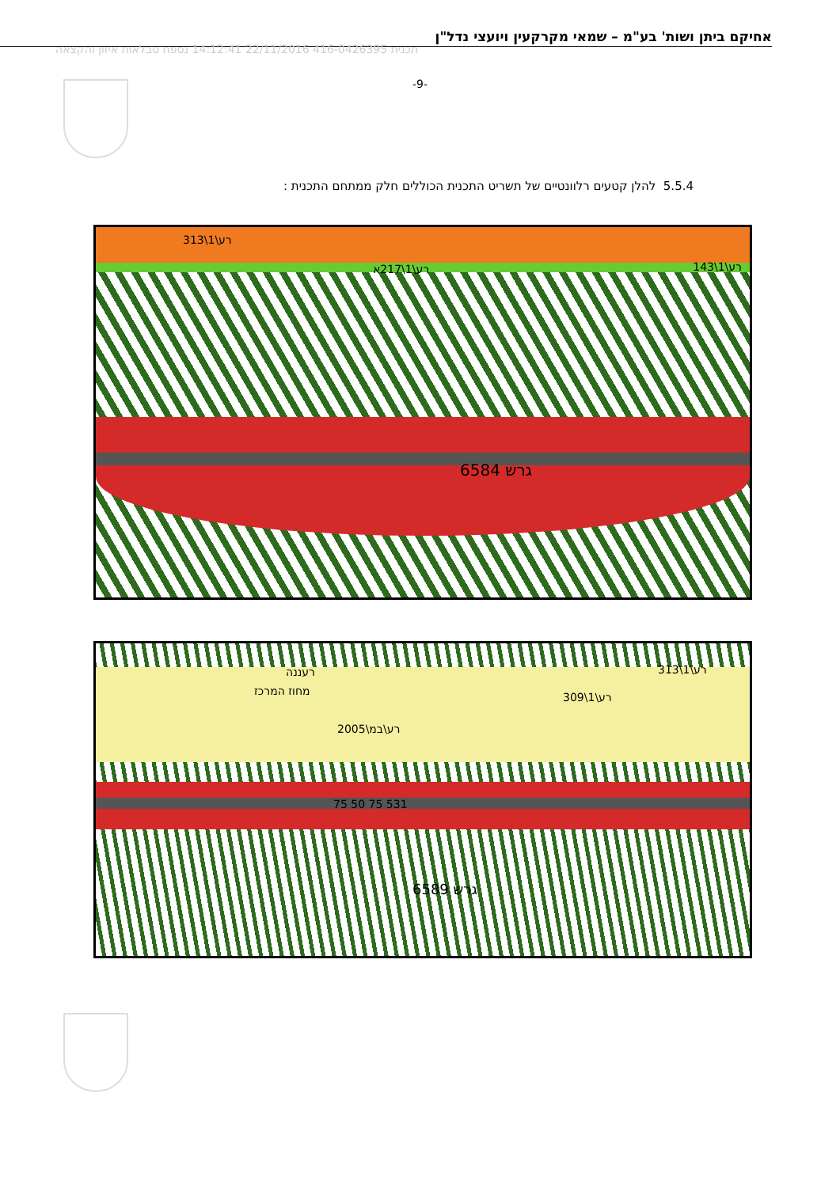אחיקם ביתן ושות' בע"מ – שמאי מקרקעין ויועצי נדל"ן
תכנית 416-0426395 22/11/2016 14:12:41 נספח טבלאות איזון והקצאה
-9-
5.5.4 להלן קטעים רלוונטיים של תשריט התכנית הכוללים חלק ממתחם התכנית :
רע\1\313
רע\1\217א רע\1\143
גרש 6584
רעננה
מחוז המרכז
רע\במ\2005
רע\1\309
רע\1\313
531 75 50 75
גרש 6589